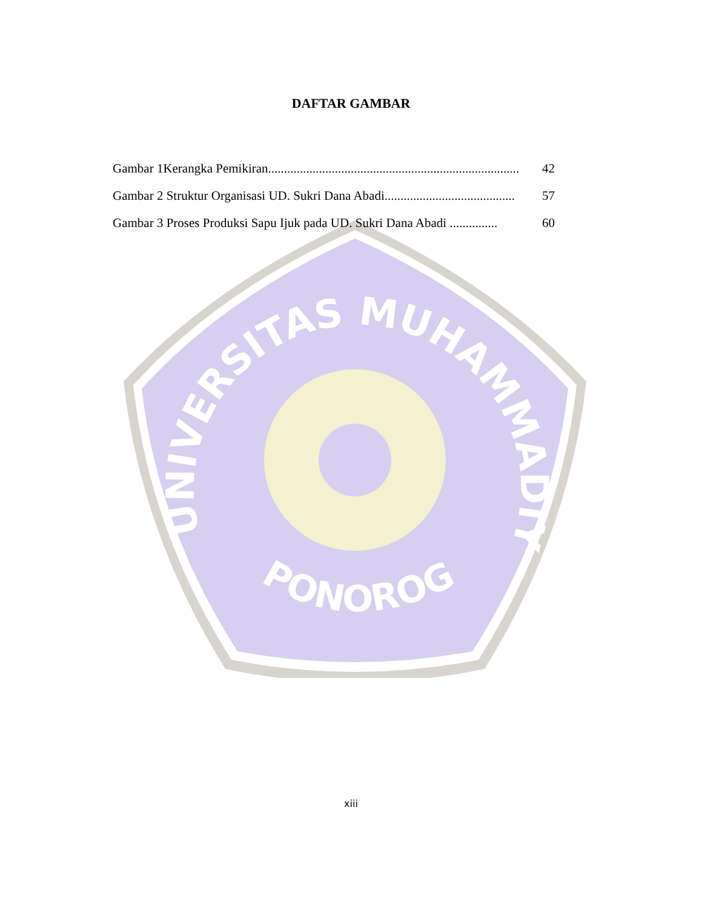DAFTAR GAMBAR
Gambar 1Kerangka Pemikiran............................................................................... 42
Gambar 2 Struktur Organisasi UD. Sukri Dana Abadi......................................... 57
Gambar 3 Proses Produksi Sapu Ijuk pada UD. Sukri Dana Abadi ............... 60
UNIVERSITAS MUHAMMADIYAH
PONOROGO
xiii